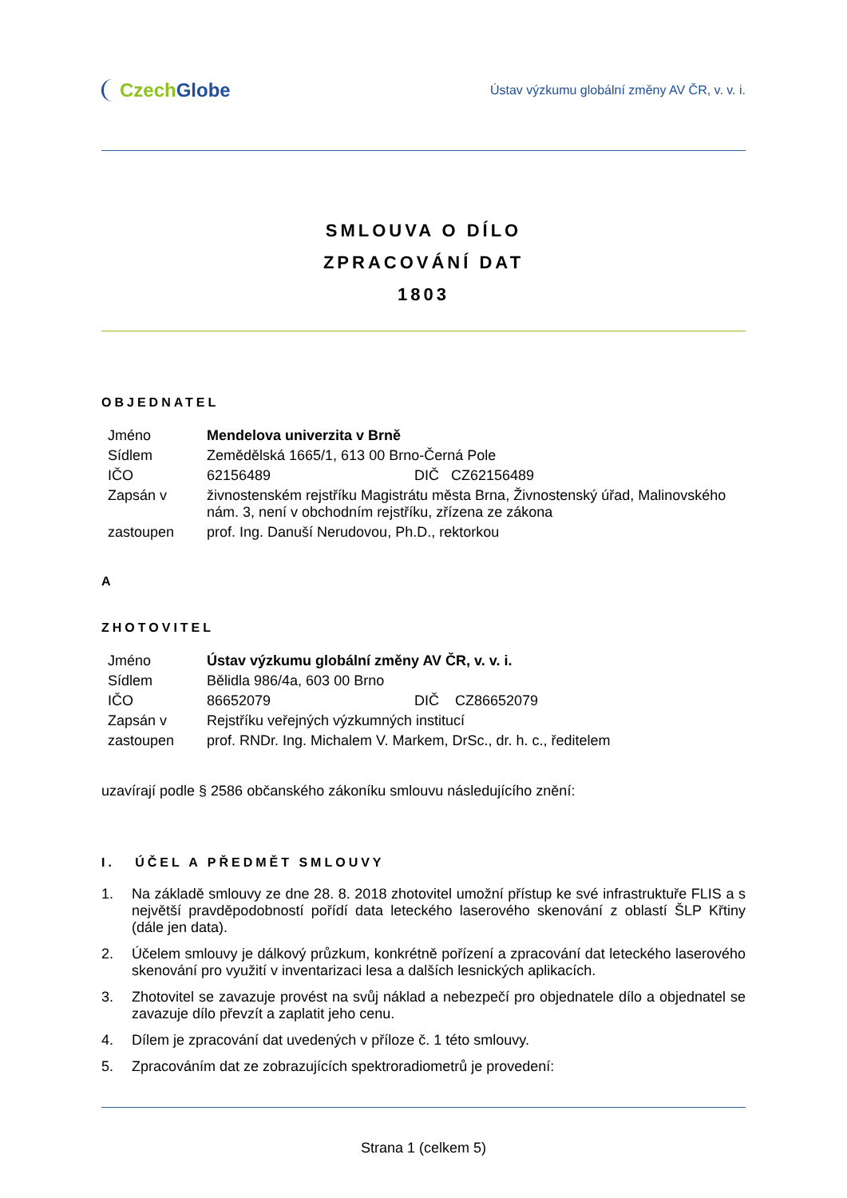Czech Globe
Ústav výzkumu globální změny AV ČR, v. v. i.
SMLOUVA O DÍLO
ZPRACOVÁNÍ DAT
1803
OBJEDNATEL
| Jméno | Mendelova univerzita v Brně | |
| Sídlem | Zemědělská 1665/1, 613 00 Brno-Černá Pole | |
| IČO | 62156489 | DIČ CZ62156489 |
| Zapsán v | živnostenském rejstříku Magistrátu města Brna, Živnostenský úřad, Malinovského nám. 3, není v obchodním rejstříku, zřízena ze zákona | |
| zastoupen | prof. Ing. Danuší Nerudovou, Ph.D., rektorkou | |
A
ZHOTOVITEL
| Jméno | Ústav výzkumu globální změny AV ČR, v. v. i. | |
| Sídlem | Bělidla 986/4a, 603 00 Brno | |
| IČO | 86652079 | DIČ CZ86652079 |
| Zapsán v | Rejstříku veřejných výzkumných institucí | |
| zastoupen | prof. RNDr. Ing. Michalem V. Markem, DrSc., dr. h. c., ředitelem | |
uzavírají podle § 2586 občanského zákoníku smlouvu následujícího znění:
I. ÚČEL A PŘEDMĚT SMLOUVY
1. Na základě smlouvy ze dne 28. 8. 2018 zhotovitel umožní přístup ke své infrastruktuře FLIS a s největší pravděpodobností pořídí data leteckého laserového skenování z oblastí ŠLP Křtiny (dále jen data).
2. Účelem smlouvy je dálkový průzkum, konkrétně pořízení a zpracování dat leteckého laserového skenování pro využití v inventarizaci lesa a dalších lesnických aplikacích.
3. Zhotovitel se zavazuje provést na svůj náklad a nebezpečí pro objednatele dílo a objednatel se zavazuje dílo převzít a zaplatit jeho cenu.
4. Dílem je zpracování dat uvedených v příloze č. 1 této smlouvy.
5. Zpracováním dat ze zobrazujících spektroradiometrů je provedení:
Strana 1 (celkem 5)